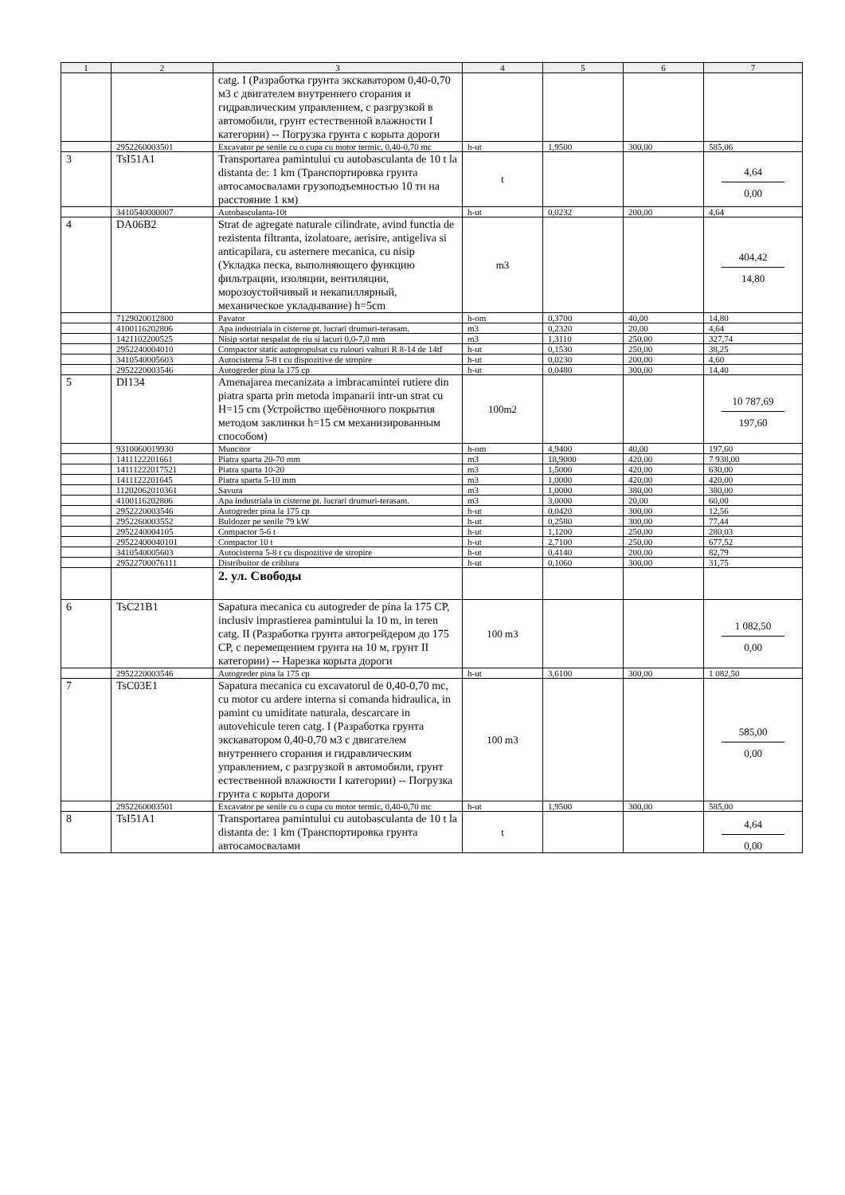| 1 | 2 | 3 | 4 | 5 | 6 | 7 |
| --- | --- | --- | --- | --- | --- | --- |
| | | catg. I (Разработка грунта экскаватором 0,40-0,70 м3 с двигателем внутреннего сгорания и гидравлическим управлением, с разгрузкой в автомобили, грунт естественной влажности I категории) -- Погрузка грунта с корыта дороги | | | | |
| | 2952260003501 | Excavator pe senile cu o cupa cu motor termic, 0,40-0,70 mc | h-ut | 1,9500 | 300,00 | 585,06 |
| 3 | TsI51A1 | Transportarea pamintului cu autobasculanta de 10 t la distanta de: 1 km (Транспортировка грунта автосамосвалами грузоподъемностью 10 тн на расстояние 1 км) | t | | | 4,64 0,00 |
| | 3410540000007 | Autobasculanta-10t | h-ut | 0,0232 | 200,00 | 4,64 |
| 4 | DA06B2 | Strat de agregate naturale cilindrate, avind functia de rezistenta filtranta, izolatoare, aerisire, antigeliva si anticapilara, cu asternere mecanica, cu nisip (Укладка песка, выполняющего функцию фильтрации, изоляции, вентиляции, морозоустойчивый и некапиллярный, механическое укладывание) h=5cm | m3 | | | 404,42 14,80 |
| | 7129020012800 | Pavator | h-om | 0,3700 | 40,00 | 14,80 |
| | 4100116202806 | Apa industriala in cisterne pt. lucrari drumuri-terasam. | m3 | 0,2320 | 20,00 | 4,64 |
| | 1421102200525 | Nisip sortat nespalat de riu si lacuri 0,0-7,0 mm | m3 | 1,3110 | 250,00 | 327,74 |
| | 2952240004010 | Compactor static autopropulsat cu rulouri valturi R 8-14 de 14tf | h-ut | 0,1530 | 250,00 | 38,25 |
| | 3410540005603 | Autocisterna 5-8 t cu dispozitive de stropire | h-ut | 0,0230 | 200,00 | 4,60 |
| | 2952220003546 | Autogreder pina la 175 cp | h-ut | 0,0480 | 300,00 | 14,40 |
| 5 | DI134 | Amenajarea mecanizata a imbracamintei rutiere din piatra sparta prin metoda impanarii intr-un strat cu H=15 cm (Устройство щебёночного покрытия методом заклинки h=15 см механизированным способом) | 100m2 | | | 10 787,69 197,60 |
| | 9310060019930 | Muncitor | h-om | 4,9400 | 40,00 | 197,60 |
| | 1411122201661 | Piatra sparta 20-70 mm | m3 | 18,9000 | 420,00 | 7 938,00 |
| | 14111222017521 | Piatra sparta 10-20 | m3 | 1,5000 | 420,00 | 630,00 |
| | 1411122201645 | Piatra sparta 5-10 mm | m3 | 1,0000 | 420,00 | 420,00 |
| | 11202062010361 | Savura | m3 | 1,0000 | 380,00 | 380,00 |
| | 4100116202806 | Apa industriala in cisterne pt. lucrari drumuri-terasam. | m3 | 3,0000 | 20,00 | 60,00 |
| | 2952220003546 | Autogreder pina la 175 cp | h-ut | 0,0420 | 300,00 | 12,56 |
| | 2952260003552 | Buldozer pe senile 79 kW | h-ut | 0,2580 | 300,00 | 77,44 |
| | 2952240004105 | Compactor 5-6 t | h-ut | 1,1200 | 250,00 | 280,03 |
| | 29522400040101 | Compactor 10 t | h-ut | 2,7100 | 250,00 | 677,52 |
| | 3410540005603 | Autocisterna 5-8 t cu dispozitive de stropire | h-ut | 0,4140 | 200,00 | 82,79 |
| | 29522700076111 | Distribuitor de criblura | h-ut | 0,1060 | 300,00 | 31,75 |
| | | 2. ул. Свободы | | | | |
| 6 | TsC21B1 | Sapatura mecanica cu autogreder de pina la 175 CP, inclusiv imprastierea pamintului la 10 m, in teren catg. II (Разработка грунта автогрейдером до 175 СР, с перемещением грунта на 10 м, грунт II категории) -- Нарезка корыта дороги | 100 m3 | | | 1 082,50 0,00 |
| | 2952220003546 | Autogreder pina la 175 cp | h-ut | 3,6100 | 300,00 | 1 082,50 |
| 7 | TsC03E1 | Sapatura mecanica cu excavatorul de 0,40-0,70 mc, cu motor cu ardere interna si comanda hidraulica, in pamint cu umiditate naturala, descarcare in autovehicule teren catg. I (Разработка грунта экскаватором 0,40-0,70 м3 с двигателем внутреннего сгорания и гидравлическим управлением, с разгрузкой в автомобили, грунт естественной влажности I категории) -- Погрузка грунта с корыта дороги | 100 m3 | | | 585,00 0,00 |
| | 2952260003501 | Excavator pe senile cu o cupa cu motor termic, 0,40-0,70 mc | h-ut | 1,9500 | 300,00 | 585,00 |
| 8 | TsI51A1 | Transportarea pamintului cu autobasculanta de 10 t la distanta de: 1 km (Транспортировка грунта автосамосвалами | t | | | 4,64 0,00 |